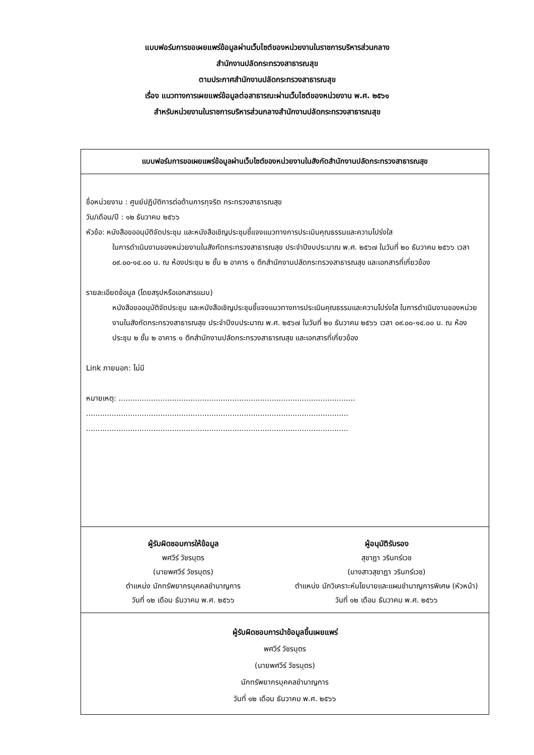แบบฟอร์มการขอเผยแพร่ข้อมูลผ่านเว็บไซต์ของหน่วยงานในราชการบริหารส่วนกลาง
สำนักงานปลัดกระทรวงสาธารณสุข
ตามประกาศสำนักงานปลัดกระทรวงสาธารณสุข
เรื่อง แนวทางการเผยแพร่ข้อมูลต่อสาธารณะผ่านเว็บไซต์ของหน่วยงาน พ.ศ. ๒๕๖๑
สำหรับหน่วยงานในราชการบริหารส่วนกลางสำนักงานปลัดกระทรวงสาธารณสุข
| แบบฟอร์มการขอเผยแพร่ข้อมูลผ่านเว็บไซต์ของหน่วยงานในสังกัดสำนักงานปลัดกระทรวงสาธารณสุข |
| --- |
| ชื่อหน่วยงาน : ศูนย์ปฏิบัติการต่อต้านการทุจริต กระทรวงสาธารณสุข วัน/เดือน/ปี : ๑๒ ธันวาคม ๒๕๖๖ หัวข้อ: หนังสือขออนุมัติจัดประชุม และหนังสือเชิญประชุมชี้แจงแนวทางการประเมินคุณธรรมและความโปร่งใส ในการดำเนินงานของหน่วยงานในสังกัดกระทรวงสาธารณสุข ประจำปีงบประมาณ พ.ศ. ๒๕๖๗ ในวันที่ ๒๐ ธันวาคม ๒๕๖๖ เวลา ๐๙.๐๐-๑๔.๐๐ น. ณ ห้องประชุม ๒ ชั้น ๒ อาคาร ๑ ตึกสำนักงานปลัดกระทรวงสาธารณสุข และเอกสารที่เกี่ยวข้อง รายละเอียดข้อมูล (โดยสรุปหรือเอกสารแนบ) หนังสือขออนุมัติจัดประชุม และหนังสือเชิญประชุมชี้แจงแนวทางการประเมินคุณธรรมและความโปร่งใส ในการดำเนินงานของหน่วยงานในสังกัดกระทรวงสาธารณสุข ประจำปีงบประมาณ พ.ศ. ๒๕๖๗ ในวันที่ ๒๐ ธันวาคม ๒๕๖๖ เวลา ๐๙.๐๐-๑๔.๐๐ น. ณ ห้องประชุม ๒ ชั้น ๒ อาคาร ๑ ตึกสำนักงานปลัดกระทรวงสาธารณสุข และเอกสารที่เกี่ยวข้อง Link ภายนอก: ไม่มี หมายเหตุ: ...................................................................................................... ................................................................................................................. ................................................................................................................. |
| ผู้รับผิดชอบการให้ข้อมูล พศวีร์ วัชรบุตร (นายพศวีร์ วัชรบุตร) ตำแหน่ง นักทรัพยากรบุคคลชำนาญการ วันที่ ๑๒ เดือน ธันวาคม พ.ศ. ๒๕๖๖ ผู้อนุมัติรับรอง สุชาฎา วรินทร์เวช (นางสาวสุชาฎา วรินทร์เวช) ตำแหน่ง นักวิเคราะห์นโยบายและแผนชำนาญการพิเศษ (หัวหน้า) วันที่ ๑๒ เดือน ธันวาคม พ.ศ. ๒๕๖๖ |
| ผู้รับผิดชอบการนำข้อมูลขึ้นเผยแพร่ พศวีร์ วัชรบุตร (นายพศวีร์ วัชรบุตร) นักทรัพยากรบุคคลชำนาญการ วันที่ ๑๒ เดือน ธันวาคม พ.ศ. ๒๕๖๖ |